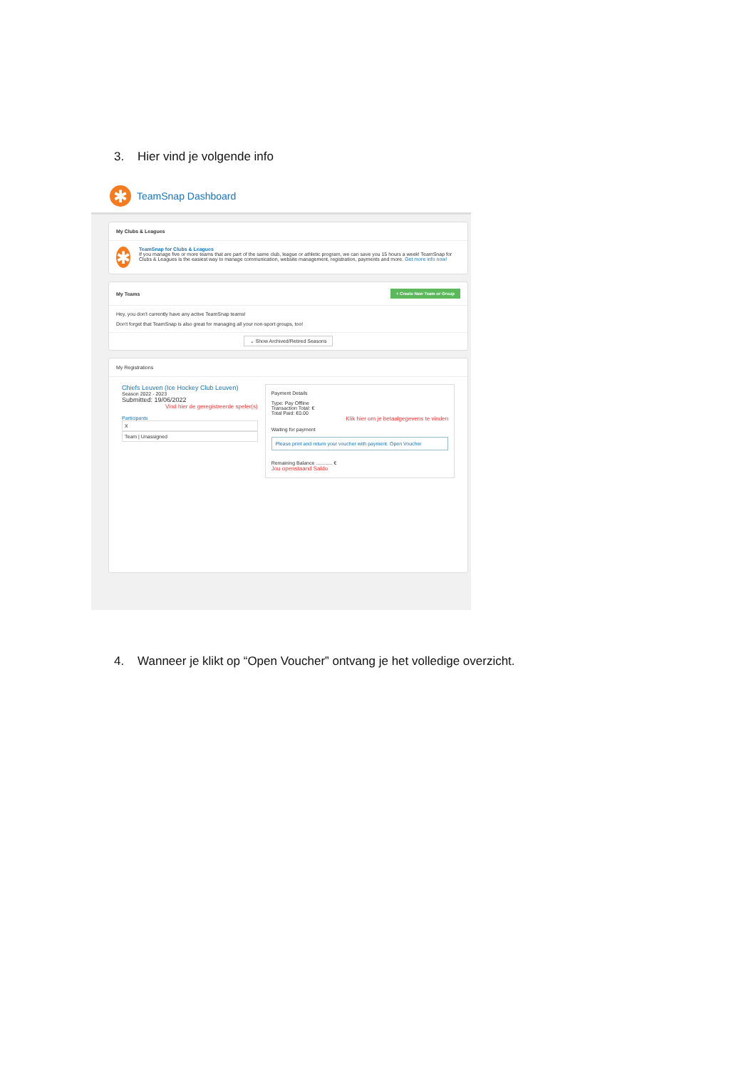3. Hier vind je volgende info
✱
TeamSnap Dashboard
My Clubs & Leagues
✱
TeamSnap for Clubs & Leagues
If you manage five or more teams that are part of the same club, league or athletic program, we can save you 15 hours a week! TeamSnap for Clubs & Leagues is the easiest way to manage communication, website management, registration, payments and more. Get more info now!
My Teams + Create New Team or Group
Hey, you don't currently have any active TeamSnap teams!
Don't forget that TeamSnap is also great for managing all your non-sport groups, too!
⌄ Show Archived/Retired Seasons
My Registrations
Chiefs Leuven (Ice Hockey Club Leuven)
Season 2022 - 2023
Submitted: 19/06/2022
Vind hier de geregistreerde speler(s)
Participants
X
Team | Unassigned
Payment Details
Type: Pay Offline
Transaction Total: €
Total Paid: €0.00
Klik hier om je betaalgegevens te vinden
Waiting for payment
Please print and return your voucher with payment. Open Voucher
Remaining Balance ............ €
Jou openstaand Saldo
4. Wanneer je klikt op “Open Voucher” ontvang je het volledige overzicht.